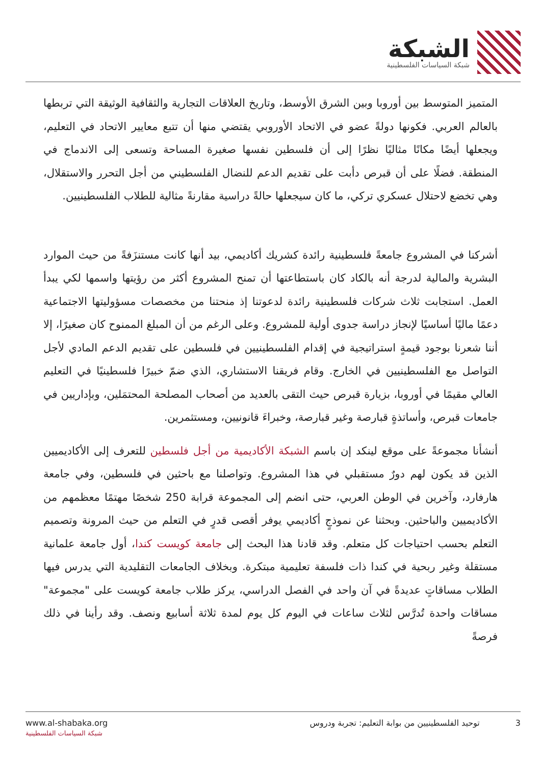الشبكة
شبكة السياسات الفلسطينية
المتميز المتوسط بين أوروبا وبين الشرق الأوسط، وتاريخ العلاقات التجارية والثقافية الوثيقة التي تربطها بالعالم العربي. فكونها دولةً عضو في الاتحاد الأوروبي يقتضي منها أن تتبع معايير الاتحاد في التعليم، ويجعلها أيضًا مكانًا مثاليًا نظرًا إلى أن فلسطين نفسها صغيرة المساحة وتسعى إلى الاندماج في المنطقة. فضلًا على أن قبرص دأبت على تقديم الدعم للنضال الفلسطيني من أجل التحرر والاستقلال، وهي تخضع لاحتلال عسكري تركي، ما كان سيجعلها حالةً دراسية مقارنةً مثالية للطلاب الفلسطينيين.
أشركنا في المشروع جامعةً فلسطينية رائدة كشريك أكاديمي، بيد أنها كانت مستنزَفةً من حيث الموارد البشرية والمالية لدرجة أنه بالكاد كان باستطاعتها أن تمنح المشروع أكثر من رؤيتها واسمها لكي يبدأ العمل. استجابت ثلاث شركات فلسطينية رائدة لدعوتنا إذ منحتنا من مخصصات مسؤوليتها الاجتماعية دعمًا ماليًا أساسيًا لإنجاز دراسة جدوى أولية للمشروع. وعلى الرغم من أن المبلغ الممنوح كان صغيرًا، إلا أننا شعرنا بوجود قيمةٍ استراتيجية في إقدام الفلسطينيين في فلسطين على تقديم الدعم المادي لأجل التواصل مع الفلسطينيين في الخارج. وقام فريقنا الاستشاري، الذي ضمّ خبيرًا فلسطينيًا في التعليم العالي مقيمًا في أوروبا، بزيارة قبرص حيث التقى بالعديد من أصحاب المصلحة المحتمَلين، وبإداريين في جامعات قبرص، وأساتذةٍ قبارصة وغير قبارصة، وخبراءَ قانونيين، ومستثمرين.
أنشأنا مجموعةً على موقع لينكد إن باسم الشبكة الأكاديمية من أجل فلسطين للتعرف إلى الأكاديميين الذين قد يكون لهم دورٌ مستقبلي في هذا المشروع. وتواصلنا مع باحثين في فلسطين، وفي جامعة هارفارد، وآخرين في الوطن العربي، حتى انضم إلى المجموعة قرابة 250 شخصًا مهتمًا معظمهم من الأكاديميين والباحثين. وبحثنا عن نموذجٍ أكاديمي يوفر أقصى قدرٍ في التعلم من حيث المرونة وتصميم التعلم بحسب احتياجات كل متعلم. وقد قادنا هذا البحث إلى جامعة كويست كندا، أول جامعة علمانية مستقلة وغير ربحية في كندا ذات فلسفة تعليمية مبتكرة. وبخلاف الجامعات التقليدية التي يدرس فيها الطلاب مساقاتٍ عديدةً في آن واحد في الفصل الدراسي، يركز طلاب جامعة كويست على "مجموعة" مساقات واحدة تُدرَّس لثلاث ساعات في اليوم كل يوم لمدة ثلاثة أسابيع ونصف. وقد رأينا في ذلك فرصةً
www.al-shabaka.org
شبكة السياسات الفلسطينية
3 توحيد الفلسطينيين من بوابة التعليم: تجربة ودروس